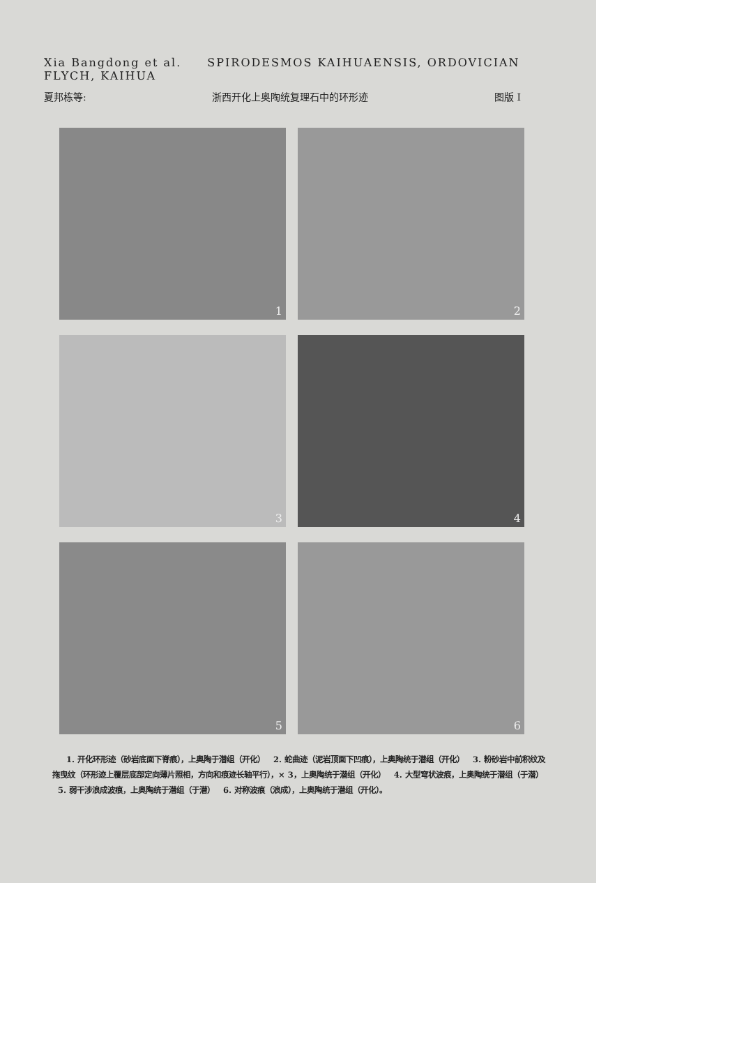Xia Bangdong et al. SPIRODESMOS KAIHUAENSIS, ORDOVICIAN
FLYCH, KAIHUA
夏邦栋等: 浙西开化上奥陶统复理石中的环形迹 图版 I
1
2
3
4
5
6
1. 开化环形迹（砂岩底面下脊痕），上奥陶于潜组（开化） 2. 蛇曲迹（泥岩顶面下凹痕），上奥陶统于潜组（开化） 3. 粉砂岩中前积纹及拖曳纹（环形迹上覆层底部定向薄片照相，方向和痕迹长轴平行），× 3，上奥陶统于潜组（开化） 4. 大型穹状波痕，上奥陶统于潜组（于潜） 5. 弱干涉浪成波痕，上奥陶统于潜组（于潜） 6. 对称波痕（浪成），上奥陶统于潜组（开化）。